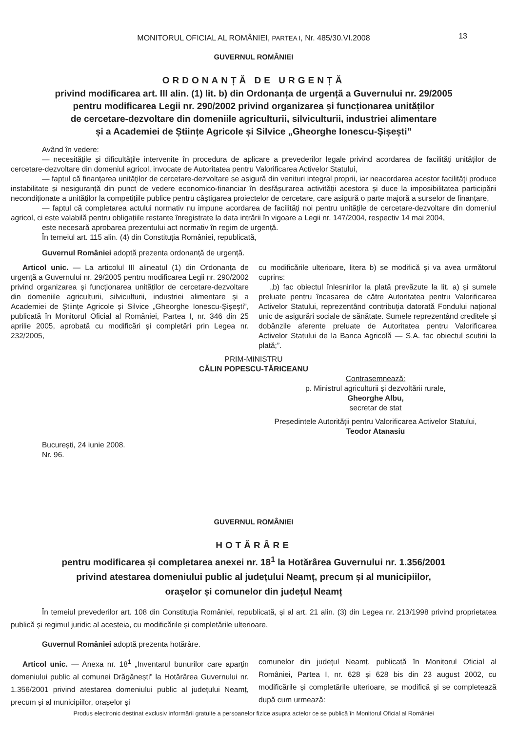MONITORUL OFICIAL AL ROMÂNIEI, PARTEA I, Nr. 485/30.VI.2008 13
GUVERNUL ROMÂNIEI
ORDONANȚĂ DE URGENȚĂ
privind modificarea art. III alin. (1) lit. b) din Ordonanța de urgență a Guvernului nr. 29/2005
pentru modificarea Legii nr. 290/2002 privind organizarea și funcționarea unităților
de cercetare-dezvoltare din domeniile agriculturii, silviculturii, industriei alimentare
și a Academiei de Științe Agricole și Silvice „Gheorghe Ionescu-Șișești”
Având în vedere:
— necesitățile și dificultățile intervenite în procedura de aplicare a prevederilor legale privind acordarea de facilități unităților de cercetare-dezvoltare din domeniul agricol, invocate de Autoritatea pentru Valorificarea Activelor Statului,
— faptul că finanțarea unităților de cercetare-dezvoltare se asigură din venituri integral proprii, iar neacordarea acestor facilități produce instabilitate și nesiguranță din punct de vedere economico-financiar în desfășurarea activității acestora și duce la imposibilitatea participării necondiționate a unităților la competițiile publice pentru câștigarea proiectelor de cercetare, care asigură o parte majoră a surselor de finanțare,
— faptul că completarea actului normativ nu impune acordarea de facilități noi pentru unitățile de cercetare-dezvoltare din domeniul agricol, ci este valabilă pentru obligațiile restante înregistrate la data intrării în vigoare a Legii nr. 147/2004, respectiv 14 mai 2004,
este necesară aprobarea prezentului act normativ în regim de urgență.
În temeiul art. 115 alin. (4) din Constituția României, republicată,
Guvernul României adoptă prezenta ordonanță de urgență.
Articol unic. — La articolul III alineatul (1) din Ordonanța de urgență a Guvernului nr. 29/2005 pentru modificarea Legii nr. 290/2002 privind organizarea și funcționarea unităților de cercetare-dezvoltare din domeniile agriculturii, silviculturii, industriei alimentare și a Academiei de Științe Agricole și Silvice „Gheorghe Ionescu-Șișești”, publicată în Monitorul Oficial al României, Partea I, nr. 346 din 25 aprilie 2005, aprobată cu modificări și completări prin Legea nr. 232/2005,
cu modificările ulterioare, litera b) se modifică și va avea următorul cuprins:
„b) fac obiectul înlesnirilor la plată prevăzute la lit. a) și sumele preluate pentru încasarea de către Autoritatea pentru Valorificarea Activelor Statului, reprezentând contribuția datorată Fondului național unic de asigurări sociale de sănătate. Sumele reprezentând creditele și dobânzile aferente preluate de Autoritatea pentru Valorificarea Activelor Statului de la Banca Agricolă — S.A. fac obiectul scutirii la plată;”.
PRIM-MINISTRU
CĂLIN POPESCU-TĂRICEANU
Contrasemnează:
p. Ministrul agriculturii și dezvoltării rurale,
Gheorghe Albu,
secretar de stat
Președintele Autorității pentru Valorificarea Activelor Statului,
Teodor Atanasiu
București, 24 iunie 2008.
Nr. 96.
GUVERNUL ROMÂNIEI
HOTĂRÂRE
pentru modificarea și completarea anexei nr. 18<sup>1</sup> la Hotărârea Guvernului nr. 1.356/2001
privind atestarea domeniului public al județului Neamț, precum și al municipiilor,
orașelor și comunelor din județul Neamț
În temeiul prevederilor art. 108 din Constituția României, republicată, și al art. 21 alin. (3) din Legea nr. 213/1998 privind proprietatea publică și regimul juridic al acesteia, cu modificările și completările ulterioare,
Guvernul României adoptă prezenta hotărâre.
Articol unic. — Anexa nr. 18<sup>1</sup> „Inventarul bunurilor care aparțin domeniului public al comunei Drăgănești” la Hotărârea Guvernului nr. 1.356/2001 privind atestarea domeniului public al județului Neamț, precum și al municipiilor, orașelor și
comunelor din județul Neamț, publicată în Monitorul Oficial al României, Partea I, nr. 628 și 628 bis din 23 august 2002, cu modificările și completările ulterioare, se modifică și se completează după cum urmează:
Produs electronic destinat exclusiv informării gratuite a persoanelor fizice asupra actelor ce se publică în Monitorul Oficial al României